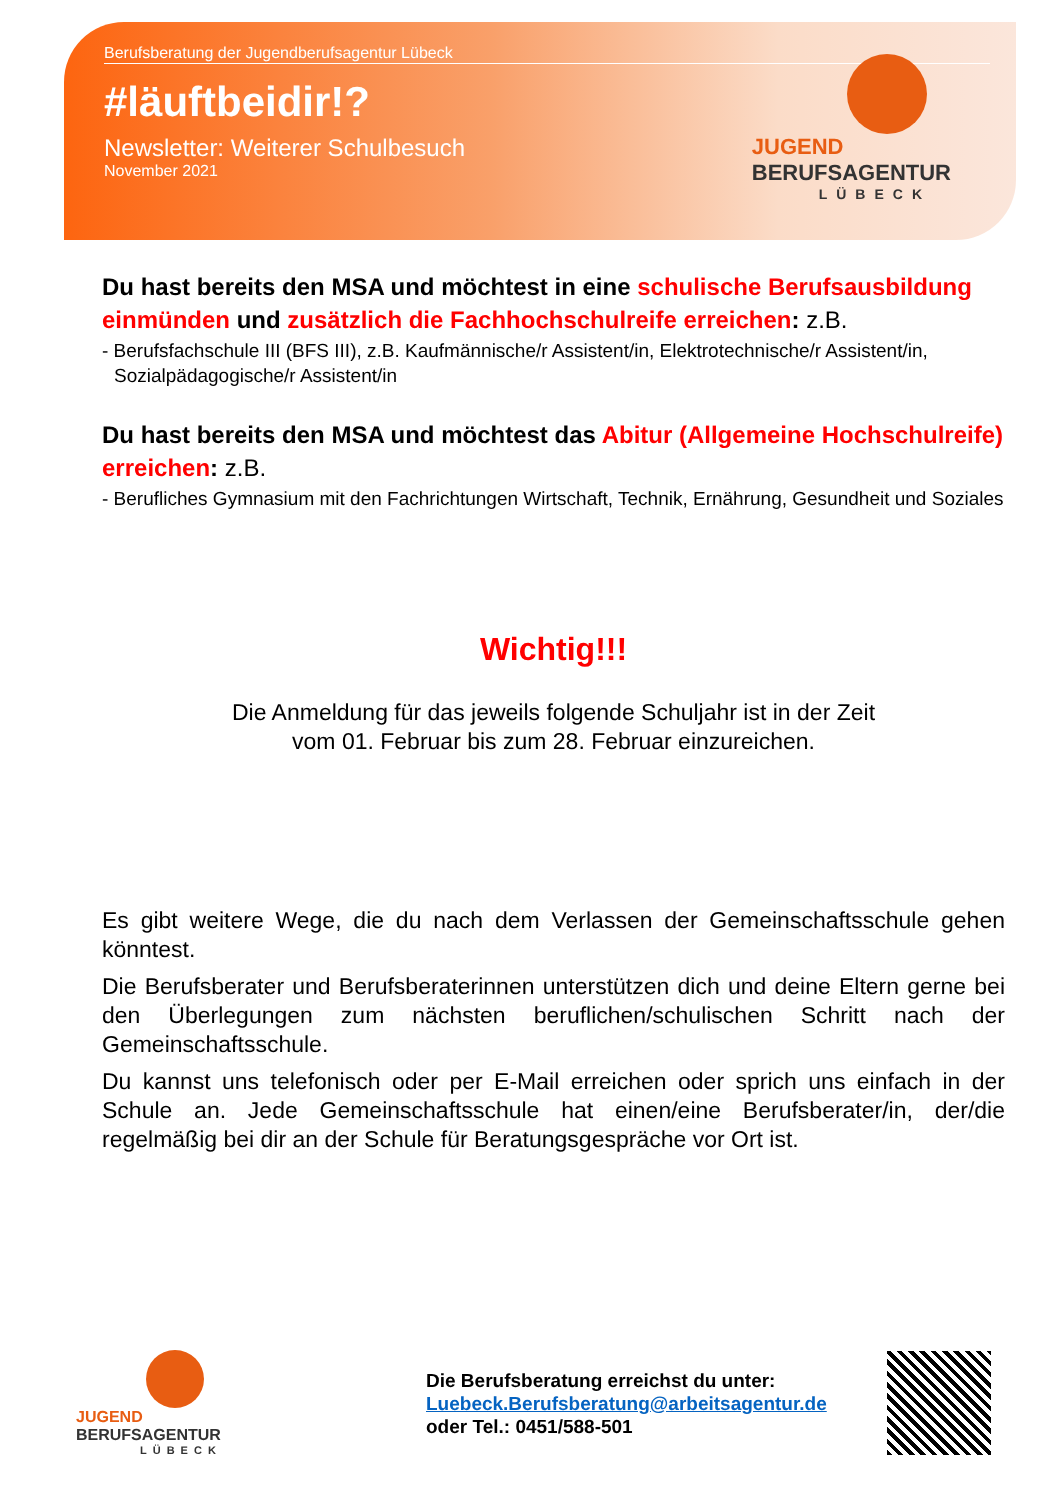Berufsberatung der Jugendberufsagentur Lübeck
#läuftbeidir!?
Newsletter: Weiterer Schulbesuch
November 2021
JUGEND
BERUFSAGENTUR
LÜBECK
Du hast bereits den MSA und möchtest in eine schulische Berufsausbildung einmünden und zusätzlich die Fachhochschulreife erreichen: z.B.
- Berufsfachschule III (BFS III), z.B. Kaufmännische/r Assistent/in, Elektrotechnische/r Assistent/in, Sozialpädagogische/r Assistent/in
Du hast bereits den MSA und möchtest das Abitur (Allgemeine Hochschulreife) erreichen: z.B.
- Berufliches Gymnasium mit den Fachrichtungen Wirtschaft, Technik, Ernährung, Gesundheit und Soziales
Wichtig!!!
Die Anmeldung für das jeweils folgende Schuljahr ist in der Zeit
vom 01. Februar bis zum 28. Februar einzureichen.
Es gibt weitere Wege, die du nach dem Verlassen der Gemeinschaftsschule gehen könntest.
Die Berufsberater und Berufsberaterinnen unterstützen dich und deine Eltern gerne bei den Überlegungen zum nächsten beruflichen/schulischen Schritt nach der Gemeinschaftsschule.
Du kannst uns telefonisch oder per E-Mail erreichen oder sprich uns einfach in der Schule an. Jede Gemeinschaftsschule hat einen/eine Berufsberater/in, der/die regelmäßig bei dir an der Schule für Beratungsgespräche vor Ort ist.
JUGEND
BERUFSAGENTUR
LÜBECK
Die Berufsberatung erreichst du unter:
Luebeck.Berufsberatung@arbeitsagentur.de
oder Tel.: 0451/588-501